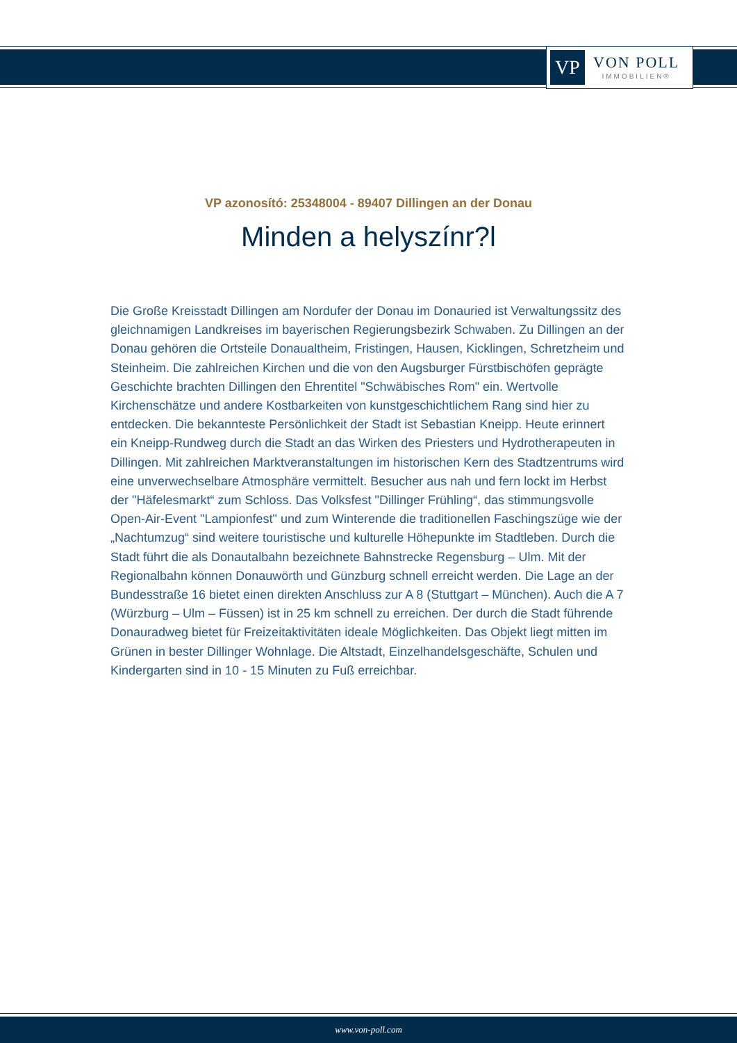VP
VON POLL
IMMOBILIEN®
VP azonosító: 25348004 - 89407 Dillingen an der Donau
Minden a helyszínr?l
Die Große Kreisstadt Dillingen am Nordufer der Donau im Donauried ist Verwaltungssitz des gleichnamigen Landkreises im bayerischen Regierungsbezirk Schwaben. Zu Dillingen an der Donau gehören die Ortsteile Donaualtheim, Fristingen, Hausen, Kicklingen, Schretzheim und Steinheim. Die zahlreichen Kirchen und die von den Augsburger Fürstbischöfen geprägte Geschichte brachten Dillingen den Ehrentitel "Schwäbisches Rom" ein. Wertvolle Kirchenschätze und andere Kostbarkeiten von kunstgeschichtlichem Rang sind hier zu entdecken. Die bekannteste Persönlichkeit der Stadt ist Sebastian Kneipp. Heute erinnert ein Kneipp-Rundweg durch die Stadt an das Wirken des Priesters und Hydrotherapeuten in Dillingen. Mit zahlreichen Marktveranstaltungen im historischen Kern des Stadtzentrums wird eine unverwechselbare Atmosphäre vermittelt. Besucher aus nah und fern lockt im Herbst der "Häfelesmarkt“ zum Schloss. Das Volksfest "Dillinger Frühling“, das stimmungsvolle Open-Air-Event "Lampionfest" und zum Winterende die traditionellen Faschingszüge wie der „Nachtumzug“ sind weitere touristische und kulturelle Höhepunkte im Stadtleben. Durch die Stadt führt die als Donautalbahn bezeichnete Bahnstrecke Regensburg – Ulm. Mit der Regionalbahn können Donauwörth und Günzburg schnell erreicht werden. Die Lage an der Bundesstraße 16 bietet einen direkten Anschluss zur A 8 (Stuttgart – München). Auch die A 7 (Würzburg – Ulm – Füssen) ist in 25 km schnell zu erreichen. Der durch die Stadt führende Donauradweg bietet für Freizeitaktivitäten ideale Möglichkeiten. Das Objekt liegt mitten im Grünen in bester Dillinger Wohnlage. Die Altstadt, Einzelhandelsgeschäfte, Schulen und Kindergarten sind in 10 - 15 Minuten zu Fuß erreichbar.
www.von-poll.com